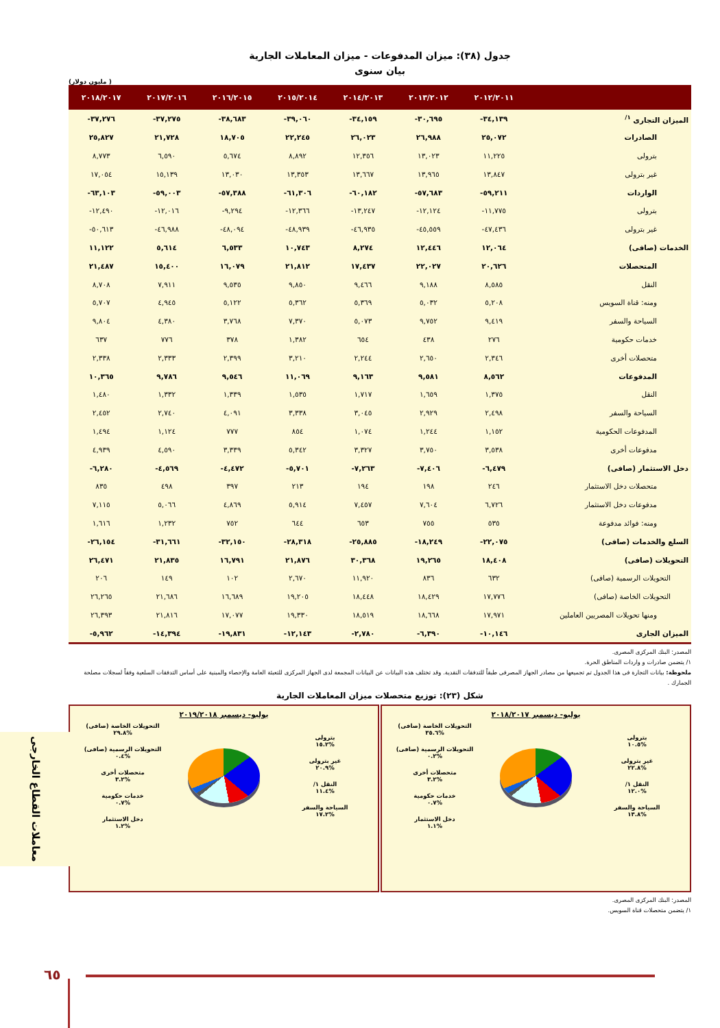جدول (٣٨): ميزان المدفوعات - ميزان المعاملات الجارية
بيان سنوى
(مليون دولار )
| | ٢٠١٢/٢٠١١ | ٢٠١٣/٢٠١٢ | ٢٠١٤/٢٠١٣ | ٢٠١٥/٢٠١٤ | ٢٠١٦/٢٠١٥ | ٢٠١٧/٢٠١٦ | ٢٠١٨/٢٠١٧ |
| --- | --- | --- | --- | --- | --- | --- | --- |
| الميزان التجارى <sup>١/</sup> | ٣٤,١٣٩- | ٣٠,٦٩٥- | ٣٤,١٥٩- | ٣٩,٠٦٠- | ٣٨,٦٨٣- | ٣٧,٢٧٥- | ٣٧,٢٧٦- |
| الصادرات | ٢٥,٠٧٢ | ٢٦,٩٨٨ | ٢٦,٠٢٣ | ٢٢,٢٤٥ | ١٨,٧٠٥ | ٢١,٧٢٨ | ٢٥,٨٢٧ |
| بترولى | ١١,٢٢٥ | ١٣,٠٢٣ | ١٢,٣٥٦ | ٨,٨٩٢ | ٥,٦٧٤ | ٦,٥٩٠ | ٨,٧٧٣ |
| غير بترولى | ١٣,٨٤٧ | ١٣,٩٦٥ | ١٣,٦٦٧ | ١٣,٣٥٣ | ١٣,٠٣٠ | ١٥,١٣٩ | ١٧,٠٥٤ |
| الواردات | ٥٩,٢١١- | ٥٧,٦٨٣- | ٦٠,١٨٢- | ٦١,٣٠٦- | ٥٧,٣٨٨- | ٥٩,٠٠٣- | ٦٣,١٠٣- |
| بترولى | ١١,٧٧٥- | ١٢,١٢٤- | ١٣,٢٤٧- | ١٢,٣٦٦- | ٩,٢٩٤- | ١٢,٠١٦- | ١٢,٤٩٠- |
| غير بترولى | ٤٧,٤٣٦- | ٤٥,٥٥٩- | ٤٦,٩٣٥- | ٤٨,٩٣٩- | ٤٨,٠٩٤- | ٤٦,٩٨٨- | ٥٠,٦١٣- |
| الخدمات (صافى) | ١٢,٠٦٤ | ١٢,٤٤٦ | ٨,٢٧٤ | ١٠,٧٤٣ | ٦,٥٣٣ | ٥,٦١٤ | ١١,١٢٢ |
| المتحصلات | ٢٠,٦٢٦ | ٢٢,٠٢٧ | ١٧,٤٣٧ | ٢١,٨١٢ | ١٦,٠٧٩ | ١٥,٤٠٠ | ٢١,٤٨٧ |
| النقل | ٨,٥٨٥ | ٩,١٨٨ | ٩,٤٦٦ | ٩,٨٥٠ | ٩,٥٣٥ | ٧,٩١١ | ٨,٧٠٨ |
| ومنه: قناة السويس | ٥,٢٠٨ | ٥,٠٣٢ | ٥,٣٦٩ | ٥,٣٦٢ | ٥,١٢٢ | ٤,٩٤٥ | ٥,٧٠٧ |
| السياحة والسفر | ٩,٤١٩ | ٩,٧٥٢ | ٥,٠٧٣ | ٧,٣٧٠ | ٣,٧٦٨ | ٤,٣٨٠ | ٩,٨٠٤ |
| خدمات حكومية | ٢٧٦ | ٤٣٨ | ٦٥٤ | ١,٣٨٢ | ٣٧٨ | ٧٧٦ | ٦٣٧ |
| متحصلات أخرى | ٢,٣٤٦ | ٢,٦٥٠ | ٢,٢٤٤ | ٣,٢١٠ | ٢,٣٩٩ | ٢,٣٣٣ | ٢,٣٣٨ |
| المدفوعات | ٨,٥٦٢ | ٩,٥٨١ | ٩,١٦٣ | ١١,٠٦٩ | ٩,٥٤٦ | ٩,٧٨٦ | ١٠,٣٦٥ |
| النقل | ١,٣٧٥ | ١,٦٥٩ | ١,٧١٧ | ١,٥٣٥ | ١,٣٣٩ | ١,٣٣٢ | ١,٤٨٠ |
| السياحة والسفر | ٢,٤٩٨ | ٢,٩٢٩ | ٣,٠٤٥ | ٣,٣٣٨ | ٤,٠٩١ | ٢,٧٤٠ | ٢,٤٥٢ |
| المدفوعات الحكومية | ١,١٥٢ | ١,٢٤٤ | ١,٠٧٤ | ٨٥٤ | ٧٧٧ | ١,١٢٤ | ١,٤٩٤ |
| مدفوعات أخرى | ٣,٥٣٨ | ٣,٧٥٠ | ٣,٣٢٧ | ٥,٣٤٢ | ٣,٣٣٩ | ٤,٥٩٠ | ٤,٩٣٩ |
| دخل الاستثمار (صافى) | ٦,٤٧٩- | ٧,٤٠٦- | ٧,٢٦٣- | ٥,٧٠١- | ٤,٤٧٢- | ٤,٥٦٩- | ٦,٢٨٠- |
| متحصلات دخل الاستثمار | ٢٤٦ | ١٩٨ | ١٩٤ | ٢١٣ | ٣٩٧ | ٤٩٨ | ٨٣٥ |
| مدفوعات دخل الاستثمار | ٦,٧٢٦ | ٧,٦٠٤ | ٧,٤٥٧ | ٥,٩١٤ | ٤,٨٦٩ | ٥,٠٦٦ | ٧,١١٥ |
| ومنه: فوائد مدفوعة | ٥٣٥ | ٧٥٥ | ٦٥٣ | ٦٤٤ | ٧٥٢ | ١,٢٣٢ | ١,٦١٦ |
| السلع والخدمات (صافى) | ٢٢,٠٧٥- | ١٨,٢٤٩- | ٢٥,٨٨٥- | ٢٨,٣١٨- | ٣٢,١٥٠- | ٣١,٦٦١- | ٢٦,١٥٤- |
| التحويلات (صافى) | ١٨,٤٠٨ | ١٩,٢٦٥ | ٣٠,٣٦٨ | ٢١,٨٧٦ | ١٦,٧٩١ | ٢١,٨٣٥ | ٢٦,٤٧١ |
| التحويلات الرسمية (صافى) | ٦٣٢ | ٨٣٦ | ١١,٩٢٠ | ٢,٦٧٠ | ١٠٢ | ١٤٩ | ٢٠٦ |
| التحويلات الخاصة (صافى) | ١٧,٧٧٦ | ١٨,٤٢٩ | ١٨,٤٤٨ | ١٩,٢٠٥ | ١٦,٦٨٩ | ٢١,٦٨٦ | ٢٦,٢٦٥ |
| ومنها تحويلات المصريين العاملين | ١٧,٩٧١ | ١٨,٦٦٨ | ١٨,٥١٩ | ١٩,٣٣٠ | ١٧,٠٧٧ | ٢١,٨١٦ | ٢٦,٣٩٣ |
| الميزان الجارى | ١٠,١٤٦- | ٦,٣٩٠- | ٢,٧٨٠- | ١٢,١٤٣- | ١٩,٨٣١- | ١٤,٣٩٤- | ٥,٩٦٢- |
المصدر: البنك المركزى المصرى.
١/ يتضمن صادرات و واردات المناطق الحرة.
ملحوظة: بيانات التجارة فى هذا الجدول تم تجميعها من مصادر الجهاز المصرفى طبقاً للتدفقات النقدية. وقد تختلف هذه البيانات عن البيانات المجمعة لدى الجهاز المركزى للتعبئة العامة والإحصاء والمبنية على أساس التدفقات السلعية وفقاً لسجلات مصلحة الجمارك .
شكل (٢٣): توزيع متحصلات ميزان المعاملات الجارية
يوليو- ديسمبر ٢٠١٨/٢٠١٧
بترولى
%١٠.٥
غير بترولى
%٢٢.٨
النقل ١/
%١٢.٠
السياحة والسفر
%١٣.٨
التحويلات الخاصة (صافى)
%٣٥.٦
التحويلات الرسمية (صافى)
%٠.٢
متحصلات أخرى
%٣.٢
خدمات حكومية
%٠.٧
دخل الاستثمار
%١.١
يوليو- ديسمبر ٢٠١٩/٢٠١٨
بترولى
%١٥.٢
غير بترولى
%٢٠.٩
النقل ١/
%١١.٤
السياحة والسفر
%١٧.٢
التحويلات الخاصة (صافى)
%٢٩.٨
التحويلات الرسمية (صافى)
%٠.٤
متحصلات أخرى
%٣.٢
خدمات حكومية
%٠.٧
دخل الاستثمار
%١.٢
المصدر: البنك المركزى المصرى.
١/ يتضمن متحصلات قناة السويس.
معاملات القطاع الخارجى
٦٥